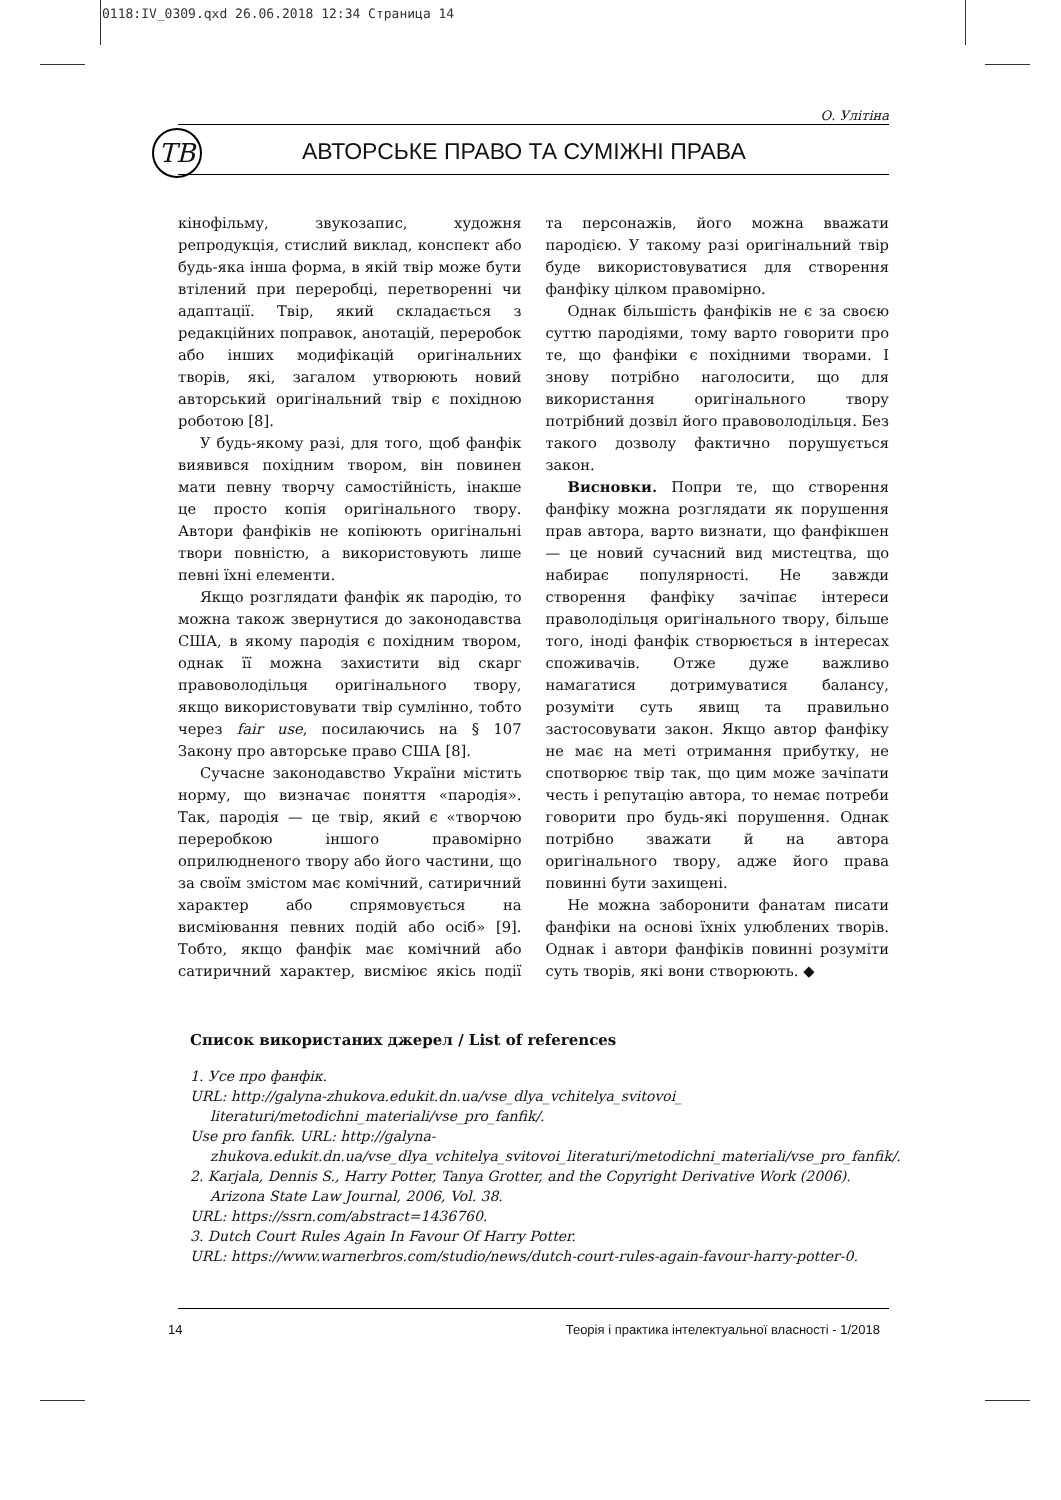0118:IV_0309.qxd 26.06.2018 12:34 Страница 14
О. Улітіна
ТВ
АВТОРСЬКЕ ПРАВО ТА СУМІЖНІ ПРАВА
кінофільму, звукозапис, художня репродукція, стислий виклад, конспект або будь-яка інша форма, в якій твір може бути втілений при переробці, перетворенні чи адаптації. Твір, який складається з редакційних поправок, анотацій, переробок або інших модифікацій оригінальних творів, які, загалом утворюють новий авторський оригінальний твір є похідною роботою [8].
У будь-якому разі, для того, щоб фанфік виявився похідним твором, він повинен мати певну творчу самостійність, інакше це просто копія оригінального твору. Автори фанфіків не копіюють оригінальні твори повністю, а використовують лише певні їхні елементи.
Якщо розглядати фанфік як пародію, то можна також звернутися до законодавства США, в якому пародія є похідним твором, однак її можна захистити від скарг правоволодільця оригінального твору, якщо використовувати твір сумлінно, тобто через fair use, посилаючись на § 107 Закону про авторське право США [8].
Сучасне законодавство України містить норму, що визначає поняття «пародія». Так, пародія — це твір, який є «творчою переробкою іншого правомірно оприлюдненого твору або його частини, що за своїм змістом має комічний, сатиричний характер або спрямовується на висміювання певних подій або осіб» [9]. Тобто, якщо фанфік має комічний або сатиричний характер, висміює якісь події та персонажів, його можна вважати пародією. У такому разі оригінальний твір буде використовуватися для створення фанфіку цілком правомірно.
Однак більшість фанфіків не є за своєю суттю пародіями, тому варто говорити про те, що фанфіки є похідними творами. І знову потрібно наголосити, що для використання оригінального твору потрібний дозвіл його правоволодільця. Без такого дозволу фактично порушується закон.
Висновки. Попри те, що створення фанфіку можна розглядати як порушення прав автора, варто визнати, що фанфікшен — це новий сучасний вид мистецтва, що набирає популярності. Не завжди створення фанфіку зачіпає інтереси праволодільця оригінального твору, більше того, іноді фанфік створюється в інтересах споживачів. Отже дуже важливо намагатися дотримуватися балансу, розуміти суть явищ та правильно застосовувати закон. Якщо автор фанфіку не має на меті отримання прибутку, не спотворює твір так, що цим може зачіпати честь і репутацію автора, то немає потреби говорити про будь-які порушення. Однак потрібно зважати й на автора оригінального твору, адже його права повинні бути захищені.
Не можна заборонити фанатам писати фанфіки на основі їхніх улюблених творів. Однак і автори фанфіків повинні розуміти суть творів, які вони створюють. ◆
Список використаних джерел / List of references
1. Усе про фанфік.
URL: http://galyna-zhukova.edukit.dn.ua/vse_dlya_vchitelya_svitovoi_ literaturi/metodichni_materiali/vse_pro_fanfik/.
Use pro fanfik. URL: http://galyna-zhukova.edukit.dn.ua/vse_dlya_vchitelya_svitovoi_literaturi/metodichni_materiali/vse_pro_fanfik/.
2. Karjala, Dennis S., Harry Potter, Tanya Grotter, and the Copyright Derivative Work (2006). Arizona State Law Journal, 2006, Vol. 38.
URL: https://ssrn.com/abstract=1436760.
3. Dutch Court Rules Again In Favour Of Harry Potter.
URL: https://www.warnerbros.com/studio/news/dutch-court-rules-again-favour-harry-potter-0.
14 Теорія і практика інтелектуальної власності - 1/2018